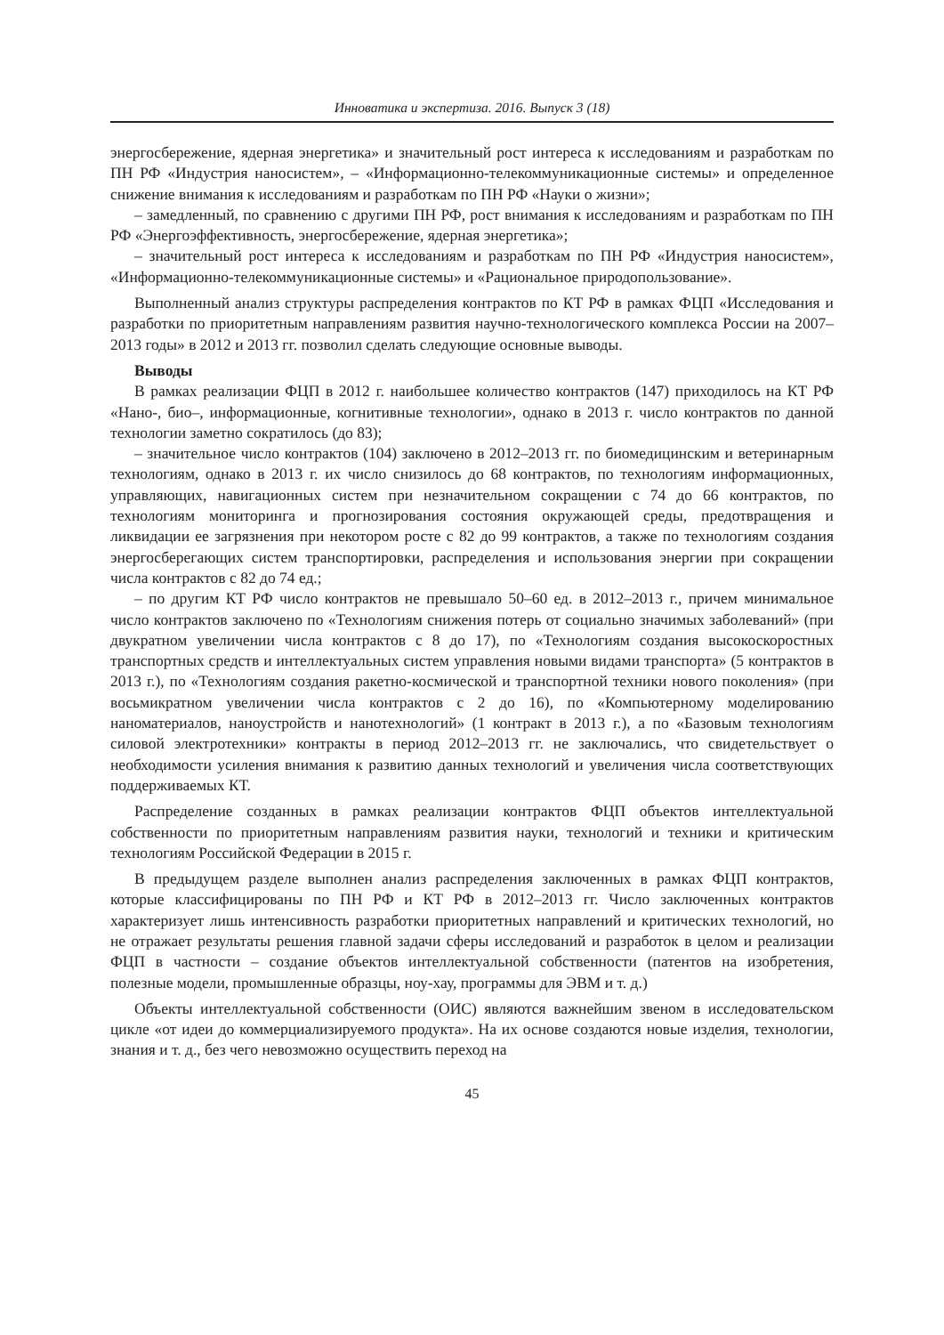Инноватика и экспертиза. 2016. Выпуск 3 (18)
энергосбережение, ядерная энергетика» и значительный рост интереса к исследованиям и разработкам по ПН РФ «Индустрия наносистем», – «Информационно-телекоммуникационные системы» и определенное снижение внимания к исследованиям и разработкам по ПН РФ «Науки о жизни»;
– замедленный, по сравнению с другими ПН РФ, рост внимания к исследованиям и разработкам по ПН РФ «Энергоэффективность, энергосбережение, ядерная энергетика»;
– значительный рост интереса к исследованиям и разработкам по ПН РФ «Индустрия наносистем», «Информационно-телекоммуникационные системы» и «Рациональное природопользование».
Выполненный анализ структуры распределения контрактов по КТ РФ в рамках ФЦП «Исследования и разработки по приоритетным направлениям развития научно-технологического комплекса России на 2007–2013 годы» в 2012 и 2013 гг. позволил сделать следующие основные выводы.
Выводы
В рамках реализации ФЦП в 2012 г. наибольшее количество контрактов (147) приходилось на КТ РФ «Нано-, био–, информационные, когнитивные технологии», однако в 2013 г. число контрактов по данной технологии заметно сократилось (до 83);
– значительное число контрактов (104) заключено в 2012–2013 гг. по биомедицинским и ветеринарным технологиям, однако в 2013 г. их число снизилось до 68 контрактов, по технологиям информационных, управляющих, навигационных систем при незначительном сокращении с 74 до 66 контрактов, по технологиям мониторинга и прогнозирования состояния окружающей среды, предотвращения и ликвидации ее загрязнения при некотором росте с 82 до 99 контрактов, а также по технологиям создания энергосберегающих систем транспортировки, распределения и использования энергии при сокращении числа контрактов с 82 до 74 ед.;
– по другим КТ РФ число контрактов не превышало 50–60 ед. в 2012–2013 г., причем минимальное число контрактов заключено по «Технологиям снижения потерь от социально значимых заболеваний» (при двукратном увеличении числа контрактов с 8 до 17), по «Технологиям создания высокоскоростных транспортных средств и интеллектуальных систем управления новыми видами транспорта» (5 контрактов в 2013 г.), по «Технологиям создания ракетно-космической и транспортной техники нового поколения» (при восьмикратном увеличении числа контрактов с 2 до 16), по «Компьютерному моделированию наноматериалов, наноустройств и нанотехнологий» (1 контракт в 2013 г.), а по «Базовым технологиям силовой электротехники» контракты в период 2012–2013 гг. не заключались, что свидетельствует о необходимости усиления внимания к развитию данных технологий и увеличения числа соответствующих поддерживаемых КТ.
Распределение созданных в рамках реализации контрактов ФЦП объектов интеллектуальной собственности по приоритетным направлениям развития науки, технологий и техники и критическим технологиям Российской Федерации в 2015 г.
В предыдущем разделе выполнен анализ распределения заключенных в рамках ФЦП контрактов, которые классифицированы по ПН РФ и КТ РФ в 2012–2013 гг. Число заключенных контрактов характеризует лишь интенсивность разработки приоритетных направлений и критических технологий, но не отражает результаты решения главной задачи сферы исследований и разработок в целом и реализации ФЦП в частности – создание объектов интеллектуальной собственности (патентов на изобретения, полезные модели, промышленные образцы, ноу-хау, программы для ЭВМ и т. д.)
Объекты интеллектуальной собственности (ОИС) являются важнейшим звеном в исследовательском цикле «от идеи до коммерциализируемого продукта». На их основе создаются новые изделия, технологии, знания и т. д., без чего невозможно осуществить переход на
45